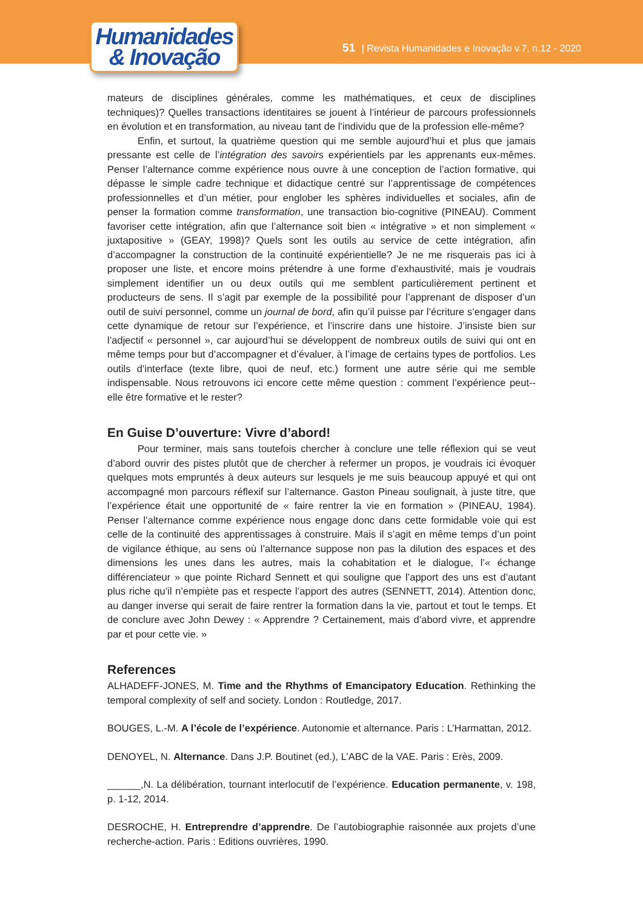Humanidades
& Inovação
51 | Revista Humanidades e Inovação v.7, n.12 - 2020
mateurs de disciplines générales, comme les mathématiques, et ceux de disciplines techniques)? Quelles transactions identitaires se jouent à l’intérieur de parcours professionnels en évolution et en transformation, au niveau tant de l’individu que de la profession elle-même?
Enfin, et surtout, la quatrième question qui me semble aujourd’hui et plus que jamais pressante est celle de l’intégration des savoirs expérientiels par les apprenants eux-mêmes. Penser l’alternance comme expérience nous ouvre à une conception de l’action formative, qui dépasse le simple cadre technique et didactique centré sur l’apprentissage de compétences professionnelles et d’un métier, pour englober les sphères individuelles et sociales, afin de penser la formation comme transformation, une transaction bio-cognitive (PINEAU). Comment favoriser cette intégration, afin que l’alternance soit bien « intégrative » et non simplement « juxtapositive » (GEAY, 1998)? Quels sont les outils au service de cette intégration, afin d’accompagner la construction de la continuité expérientielle? Je ne me risquerais pas ici à proposer une liste, et encore moins prétendre à une forme d’exhaustivité, mais je voudrais simplement identifier un ou deux outils qui me semblent particulièrement pertinent et producteurs de sens. Il s’agit par exemple de la possibilité pour l’apprenant de disposer d’un outil de suivi personnel, comme un journal de bord, afin qu’il puisse par l’écriture s’engager dans cette dynamique de retour sur l’expérience, et l’inscrire dans une histoire. J’insiste bien sur l’adjectif « personnel », car aujourd’hui se développent de nombreux outils de suivi qui ont en même temps pour but d’accompagner et d’évaluer, à l’image de certains types de portfolios. Les outils d’interface (texte libre, quoi de neuf, etc.) forment une autre série qui me semble indispensable. Nous retrouvons ici encore cette même question : comment l’expérience peut--elle être formative et le rester?
En Guise D’ouverture: Vivre d’abord!
Pour terminer, mais sans toutefois chercher à conclure une telle réflexion qui se veut d’abord ouvrir des pistes plutôt que de chercher à refermer un propos, je voudrais ici évoquer quelques mots empruntés à deux auteurs sur lesquels je me suis beaucoup appuyé et qui ont accompagné mon parcours réflexif sur l’alternance. Gaston Pineau soulignait, à juste titre, que l’expérience était une opportunité de « faire rentrer la vie en formation » (PINEAU, 1984). Penser l’alternance comme expérience nous engage donc dans cette formidable voie qui est celle de la continuité des apprentissages à construire. Mais il s’agit en même temps d’un point de vigilance éthique, au sens où l’alternance suppose non pas la dilution des espaces et des dimensions les unes dans les autres, mais la cohabitation et le dialogue, l’« échange différenciateur » que pointe Richard Sennett et qui souligne que l’apport des uns est d’autant plus riche qu’il n’empiète pas et respecte l’apport des autres (SENNETT, 2014). Attention donc, au danger inverse qui serait de faire rentrer la formation dans la vie, partout et tout le temps. Et de conclure avec John Dewey : « Apprendre ? Certainement, mais d’abord vivre, et apprendre par et pour cette vie. »
References
ALHADEFF-JONES, M. Time and the Rhythms of Emancipatory Education. Rethinking the temporal complexity of self and society. London : Routledge, 2017.
BOUGES, L.-M. A l’école de l’expérience. Autonomie et alternance. Paris : L’Harmattan, 2012.
DENOYEL, N. Alternance. Dans J.P. Boutinet (ed.), L’ABC de la VAE. Paris : Erès, 2009.
______,N. La délibération, tournant interlocutif de l’expérience. Education permanente, v. 198, p. 1-12, 2014.
DESROCHE, H. Entreprendre d’apprendre. De l’autobiographie raisonnée aux projets d’une recherche-action. Paris : Editions ouvrières, 1990.